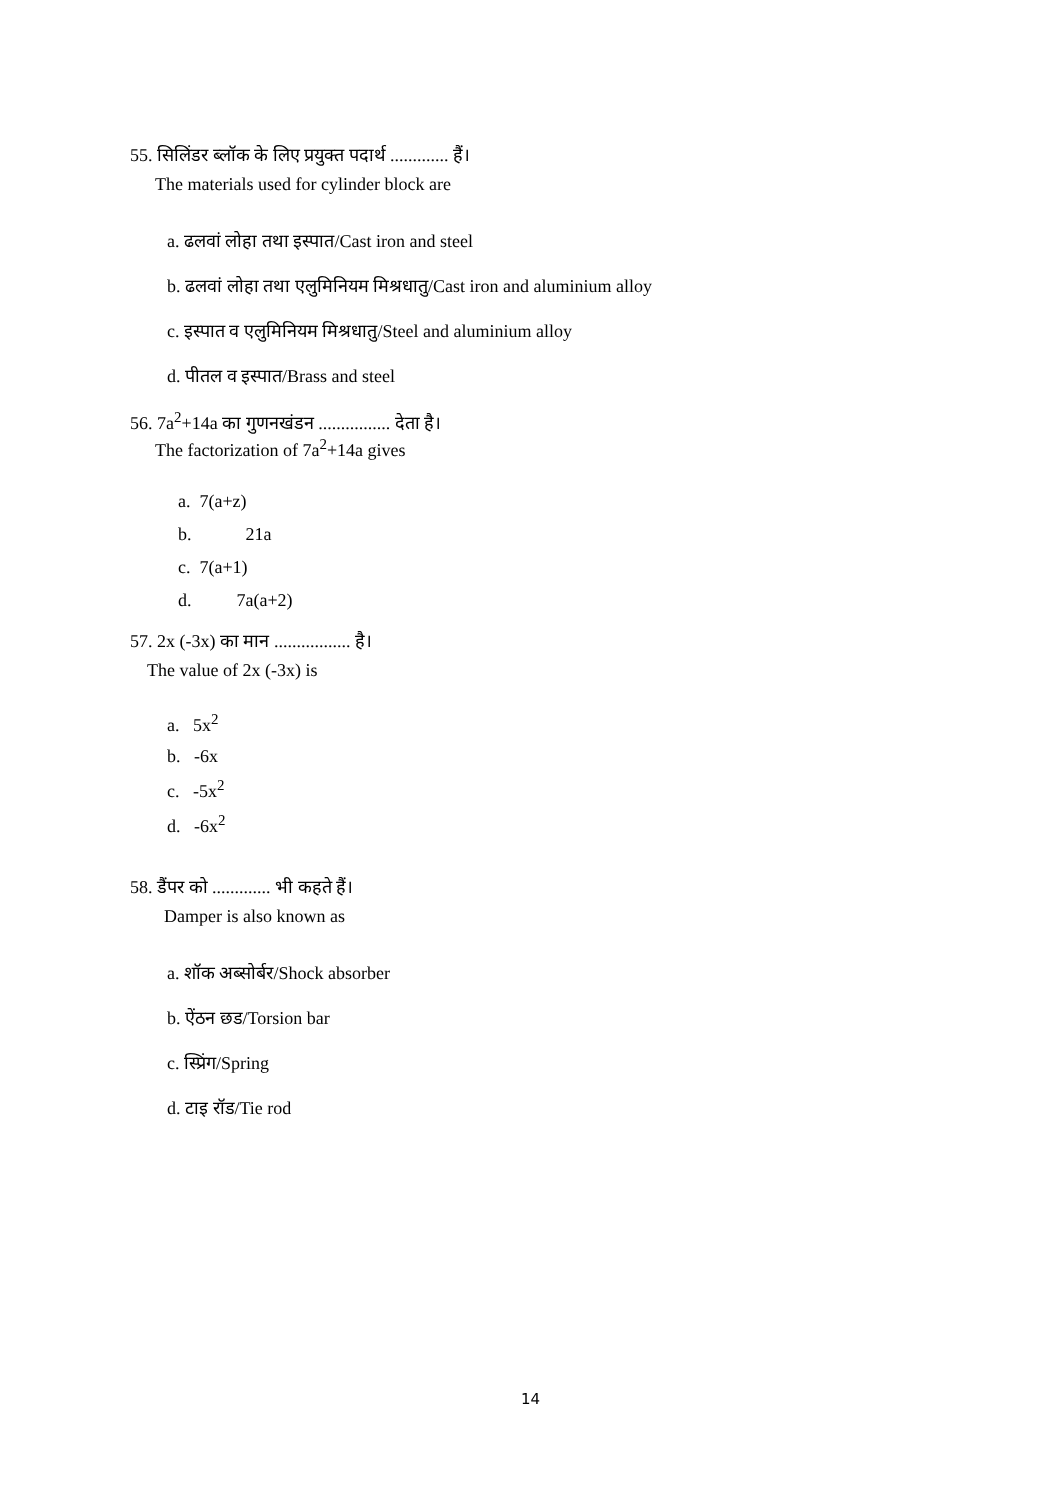55. सिलिंडर ब्लॉक के लिए प्रयुक्त पदार्थ ............. हैं।
The materials used for cylinder block are
a. ढलवां लोहा तथा इस्पात/Cast iron and steel
b. ढलवां लोहा तथा एलुमिनियम मिश्रधातु/Cast iron and aluminium alloy
c. इस्पात व एलुमिनियम मिश्रधातु/Steel and aluminium alloy
d. पीतल व इस्पात/Brass and steel
56. 7a<sup>2</sup>+14a का गुणनखंडन ................ देता है।
The factorization of 7a<sup>2</sup>+14a gives
a. 7(a+z)
b. 21a
c. 7(a+1)
d. 7a(a+2)
57. 2x (-3x) का मान ................. है।
The value of 2x (-3x) is
a. 5x<sup>2</sup>
b. -6x
c. -5x<sup>2</sup>
d. -6x<sup>2</sup>
58. डैंपर को ............. भी कहते हैं।
Damper is also known as
a. शॉक अब्सोर्बर/Shock absorber
b. ऐंठन छड/Torsion bar
c. स्प्रिंग/Spring
d. टाइ रॉड/Tie rod
14